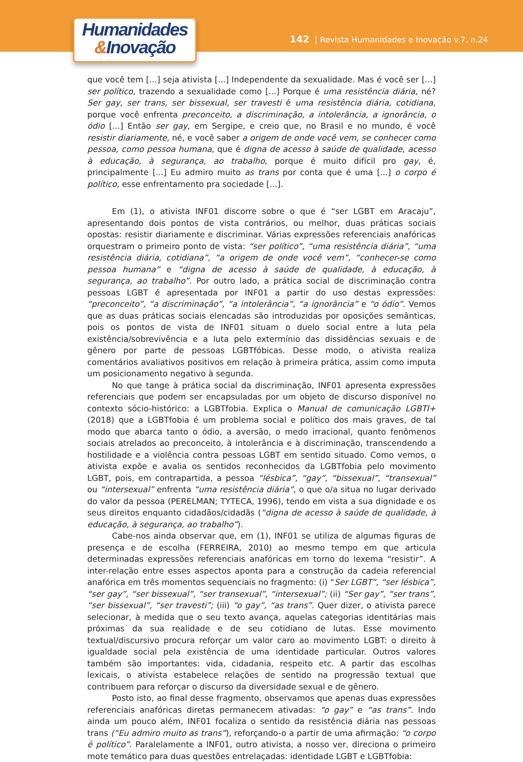Humanidades
&Inovação
142 | Revista Humanidades e Inovação v.7, n.24
que você tem [...] seja ativista [...] Independente da sexualidade. Mas é você ser [...] ser político, trazendo a sexualidade como [...] Porque é uma resistência diária, né? Ser gay, ser trans, ser bissexual, ser travesti é uma resistência diária, cotidiana, porque você enfrenta preconceito, a discriminação, a intolerância, a ignorância, o ódio [...] Então ser gay, em Sergipe, e creio que, no Brasil e no mundo, é você resistir diariamente, né, e você saber a origem de onde você vem, se conhecer como pessoa, como pessoa humana, que é digna de acesso à saúde de qualidade, acesso à educação, à segurança, ao trabalho, porque é muito difícil pro gay, é, principalmente [...] Eu admiro muito as trans por conta que é uma [...] o corpo é político, esse enfrentamento pra sociedade [...].
Em (1), o ativista INF01 discorre sobre o que é “ser LGBT em Aracaju”, apresentando dois pontos de vista contrários, ou melhor, duas práticas sociais opostas: resistir diariamente e discriminar. Várias expressões referenciais anafóricas orquestram o primeiro ponto de vista: “ser político”, “uma resistência diária”, “uma resistência diária, cotidiana”, “a origem de onde você vem”, “conhecer-se como pessoa humana” e “digna de acesso à saúde de qualidade, à educação, à segurança, ao trabalho”. Por outro lado, a prática social de discriminação contra pessoas LGBT é apresentada por INF01 a partir do uso destas expressões: “preconceito”, “a discriminação”, “a intolerância”, “a ignorância” e “o ódio”. Vemos que as duas práticas sociais elencadas são introduzidas por oposições semânticas, pois os pontos de vista de INF01 situam o duelo social entre a luta pela existência/sobrevivência e a luta pelo extermínio das dissidências sexuais e de gênero por parte de pessoas LGBTfóbicas. Desse modo, o ativista realiza comentários avaliativos positivos em relação à primeira prática, assim como imputa um posicionamento negativo à segunda.
No que tange à prática social da discriminação, INF01 apresenta expressões referenciais que podem ser encapsuladas por um objeto de discurso disponível no contexto sócio-histórico: a LGBTfobia. Explica o Manual de comunicação LGBTI+ (2018) que a LGBTfobia é um problema social e político dos mais graves, de tal modo que abarca tanto o ódio, a aversão, o medo irracional, quanto fenômenos sociais atrelados ao preconceito, à intolerância e à discriminação, transcendendo a hostilidade e a violência contra pessoas LGBT em sentido situado. Como vemos, o ativista expõe e avalia os sentidos reconhecidos da LGBTfobia pelo movimento LGBT, pois, em contrapartida, a pessoa “lésbica”, “gay”, “bissexual”, “transexual” ou “intersexual” enfrenta “uma resistência diária”, o que o/a situa no lugar derivado do valor da pessoa (PERELMAN; TYTECA, 1996), tendo em vista a sua dignidade e os seus direitos enquanto cidadãos/cidadãs (“digna de acesso à saúde de qualidade, à educação, à segurança, ao trabalho”).
Cabe-nos ainda observar que, em (1), INF01 se utiliza de algumas figuras de presença e de escolha (FERREIRA, 2010) ao mesmo tempo em que articula determinadas expressões referenciais anafóricas em torno do lexema “resistir”. A inter-relação entre esses aspectos aponta para a construção da cadeia referencial anafórica em três momentos sequenciais no fragmento: (i) “Ser LGBT”, “ser lésbica”, “ser gay”, “ser bissexual”, “ser transexual”, “intersexual”; (ii) “Ser gay”, “ser trans”, “ser bissexual”, “ser travesti”; (iii) “o gay”, “as trans”. Quer dizer, o ativista parece selecionar, à medida que o seu texto avança, aquelas categorias identitárias mais próximas da sua realidade e de seu cotidiano de lutas. Esse movimento textual/discursivo procura reforçar um valor caro ao movimento LGBT: o direito à igualdade social pela existência de uma identidade particular. Outros valores também são importantes: vida, cidadania, respeito etc. A partir das escolhas lexicais, o ativista estabelece relações de sentido na progressão textual que contribuem para reforçar o discurso da diversidade sexual e de gênero.
Posto isto, ao final desse fragmento, observamos que apenas duas expressões referenciais anafóricas diretas permanecem ativadas: “o gay” e “as trans”. Indo ainda um pouco além, INF01 focaliza o sentido da resistência diária nas pessoas trans (“Eu admiro muito as trans”), reforçando-o a partir de uma afirmação: “o corpo é político”. Paralelamente a INF01, outro ativista, a nosso ver, direciona o primeiro mote temático para duas questões entrelaçadas: identidade LGBT e LGBTfobia: